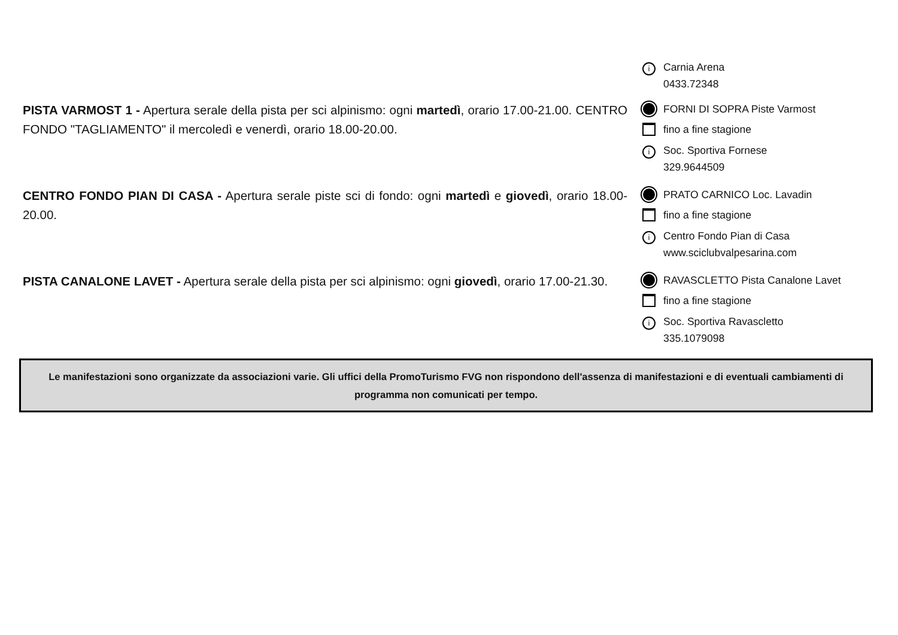i Carnia Arena
0433.72348
PISTA VARMOST 1 - Apertura serale della pista per sci alpinismo: ogni martedì, orario 17.00-21.00. CENTRO FONDO "TAGLIAMENTO" il mercoledì e venerdì, orario 18.00-20.00.
FORNI DI SOPRA Piste Varmost
fino a fine stagione
i Soc. Sportiva Fornese
329.9644509
CENTRO FONDO PIAN DI CASA - Apertura serale piste sci di fondo: ogni martedì e giovedì, orario 18.00-20.00.
PRATO CARNICO Loc. Lavadin
fino a fine stagione
i Centro Fondo Pian di Casa
www.sciclubvalpesarina.com
PISTA CANALONE LAVET - Apertura serale della pista per sci alpinismo: ogni giovedì, orario 17.00-21.30.
RAVASCLETTO Pista Canalone Lavet
fino a fine stagione
i Soc. Sportiva Ravascletto
335.1079098
Le manifestazioni sono organizzate da associazioni varie. Gli uffici della PromoTurismo FVG non rispondono dell'assenza di manifestazioni e di eventuali cambiamenti di programma non comunicati per tempo.